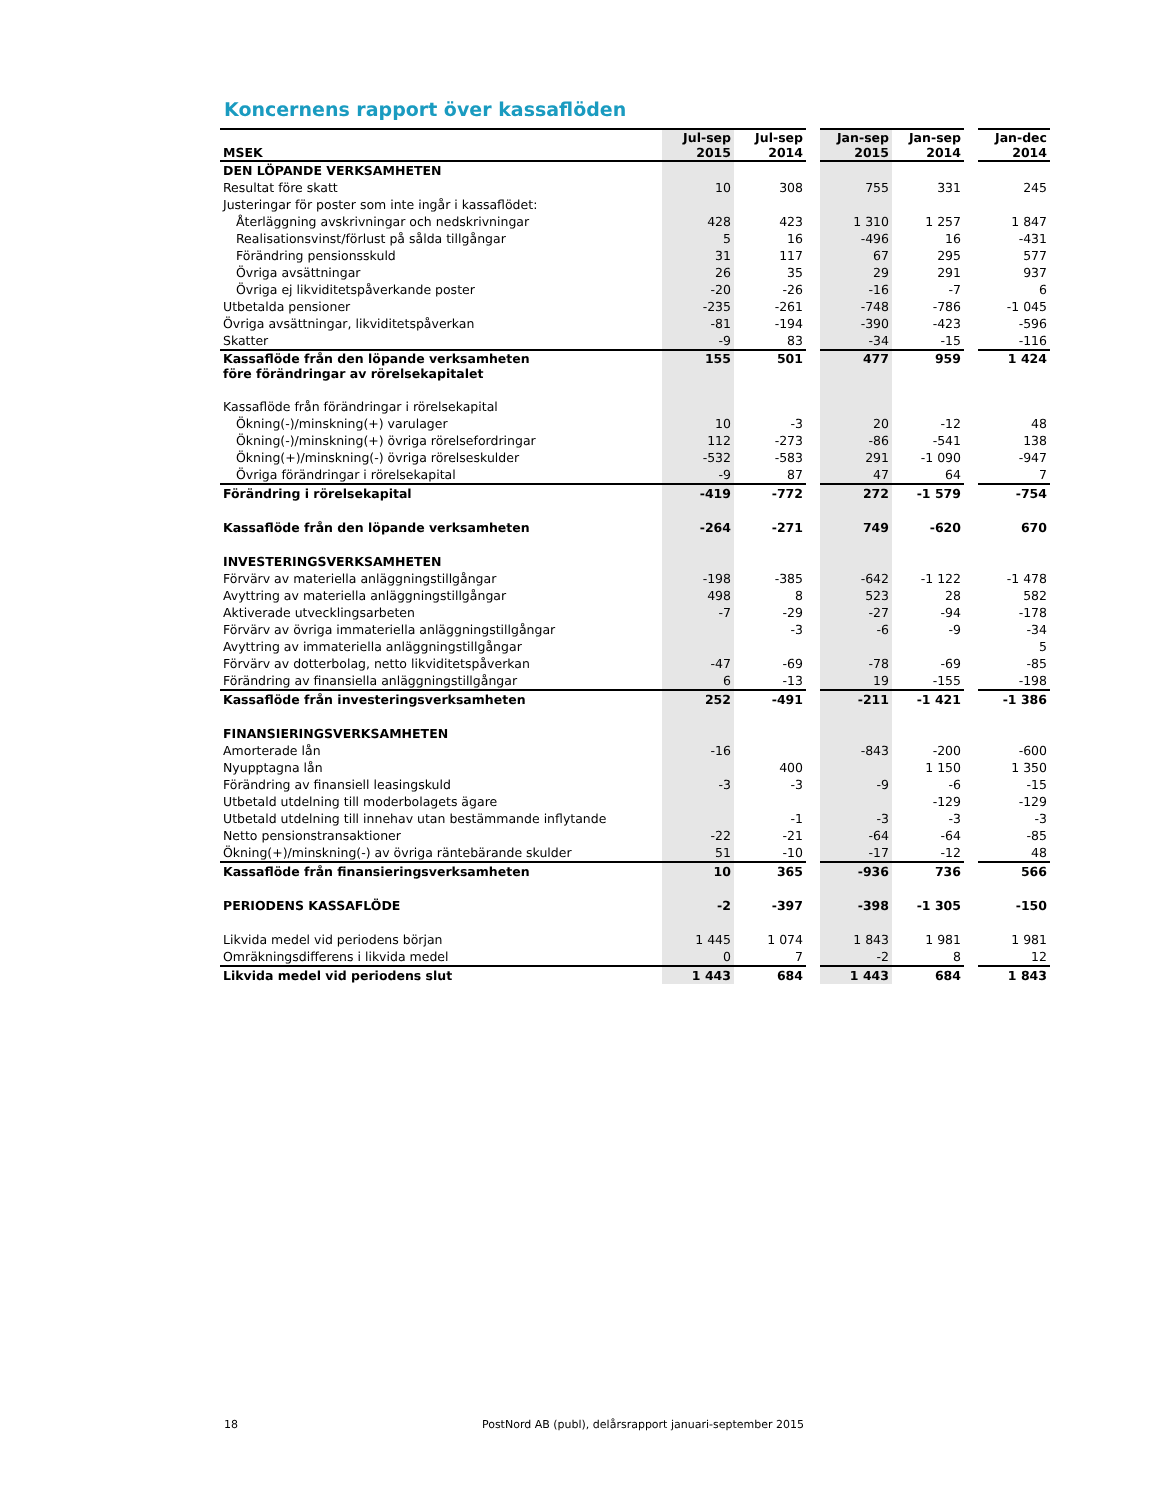Koncernens rapport över kassaflöden
| MSEK | Jul-sep 2015 | Jul-sep 2014 | | Jan-sep 2015 | Jan-sep 2014 | | Jan-dec 2014 |
| --- | --- | --- | --- | --- | --- | --- | --- |
| DEN LÖPANDE VERKSAMHETEN | | | | | | | |
| Resultat före skatt | 10 | 308 | | 755 | 331 | | 245 |
| Justeringar för poster som inte ingår i kassaflödet: | | | | | | | |
| Återläggning avskrivningar och nedskrivningar | 428 | 423 | | 1 310 | 1 257 | | 1 847 |
| Realisationsvinst/förlust på sålda tillgångar | 5 | 16 | | -496 | 16 | | -431 |
| Förändring pensionsskuld | 31 | 117 | | 67 | 295 | | 577 |
| Övriga avsättningar | 26 | 35 | | 29 | 291 | | 937 |
| Övriga ej likviditetspåverkande poster | -20 | -26 | | -16 | -7 | | 6 |
| Utbetalda pensioner | -235 | -261 | | -748 | -786 | | -1 045 |
| Övriga avsättningar, likviditetspåverkan | -81 | -194 | | -390 | -423 | | -596 |
| Skatter | -9 | 83 | | -34 | -15 | | -116 |
| Kassaflöde från den löpande verksamheten före förändringar av rörelsekapitalet | 155 | 501 | | 477 | 959 | | 1 424 |
| Kassaflöde från förändringar i rörelsekapital | | | | | | | |
| Ökning(-)/minskning(+) varulager | 10 | -3 | | 20 | -12 | | 48 |
| Ökning(-)/minskning(+) övriga rörelsefordringar | 112 | -273 | | -86 | -541 | | 138 |
| Ökning(+)/minskning(-) övriga rörelseskulder | -532 | -583 | | 291 | -1 090 | | -947 |
| Övriga förändringar i rörelsekapital | -9 | 87 | | 47 | 64 | | 7 |
| Förändring i rörelsekapital | -419 | -772 | | 272 | -1 579 | | -754 |
| Kassaflöde från den löpande verksamheten | -264 | -271 | | 749 | -620 | | 670 |
| INVESTERINGSVERKSAMHETEN | | | | | | | |
| Förvärv av materiella anläggningstillgångar | -198 | -385 | | -642 | -1 122 | | -1 478 |
| Avyttring av materiella anläggningstillgångar | 498 | 8 | | 523 | 28 | | 582 |
| Aktiverade utvecklingsarbeten | -7 | -29 | | -27 | -94 | | -178 |
| Förvärv av övriga immateriella anläggningstillgångar | | -3 | | -6 | -9 | | -34 |
| Avyttring av immateriella anläggningstillgångar | | | | | | | 5 |
| Förvärv av dotterbolag, netto likviditetspåverkan | -47 | -69 | | -78 | -69 | | -85 |
| Förändring av finansiella anläggningstillgångar | 6 | -13 | | 19 | -155 | | -198 |
| Kassaflöde från investeringsverksamheten | 252 | -491 | | -211 | -1 421 | | -1 386 |
| FINANSIERINGSVERKSAMHETEN | | | | | | | |
| Amorterade lån | -16 | | | -843 | -200 | | -600 |
| Nyupptagna lån | | 400 | | | 1 150 | | 1 350 |
| Förändring av finansiell leasingskuld | -3 | -3 | | -9 | -6 | | -15 |
| Utbetald utdelning till moderbolagets ägare | | | | | -129 | | -129 |
| Utbetald utdelning till innehav utan bestämmande inflytande | | -1 | | -3 | -3 | | -3 |
| Netto pensionstransaktioner | -22 | -21 | | -64 | -64 | | -85 |
| Ökning(+)/minskning(-) av övriga räntebärande skulder | 51 | -10 | | -17 | -12 | | 48 |
| Kassaflöde från finansieringsverksamheten | 10 | 365 | | -936 | 736 | | 566 |
| PERIODENS KASSAFLÖDE | -2 | -397 | | -398 | -1 305 | | -150 |
| Likvida medel vid periodens början | 1 445 | 1 074 | | 1 843 | 1 981 | | 1 981 |
| Omräkningsdifferens i likvida medel | 0 | 7 | | -2 | 8 | | 12 |
| Likvida medel vid periodens slut | 1 443 | 684 | | 1 443 | 684 | | 1 843 |
18 PostNord AB (publ), delårsrapport januari-september 2015